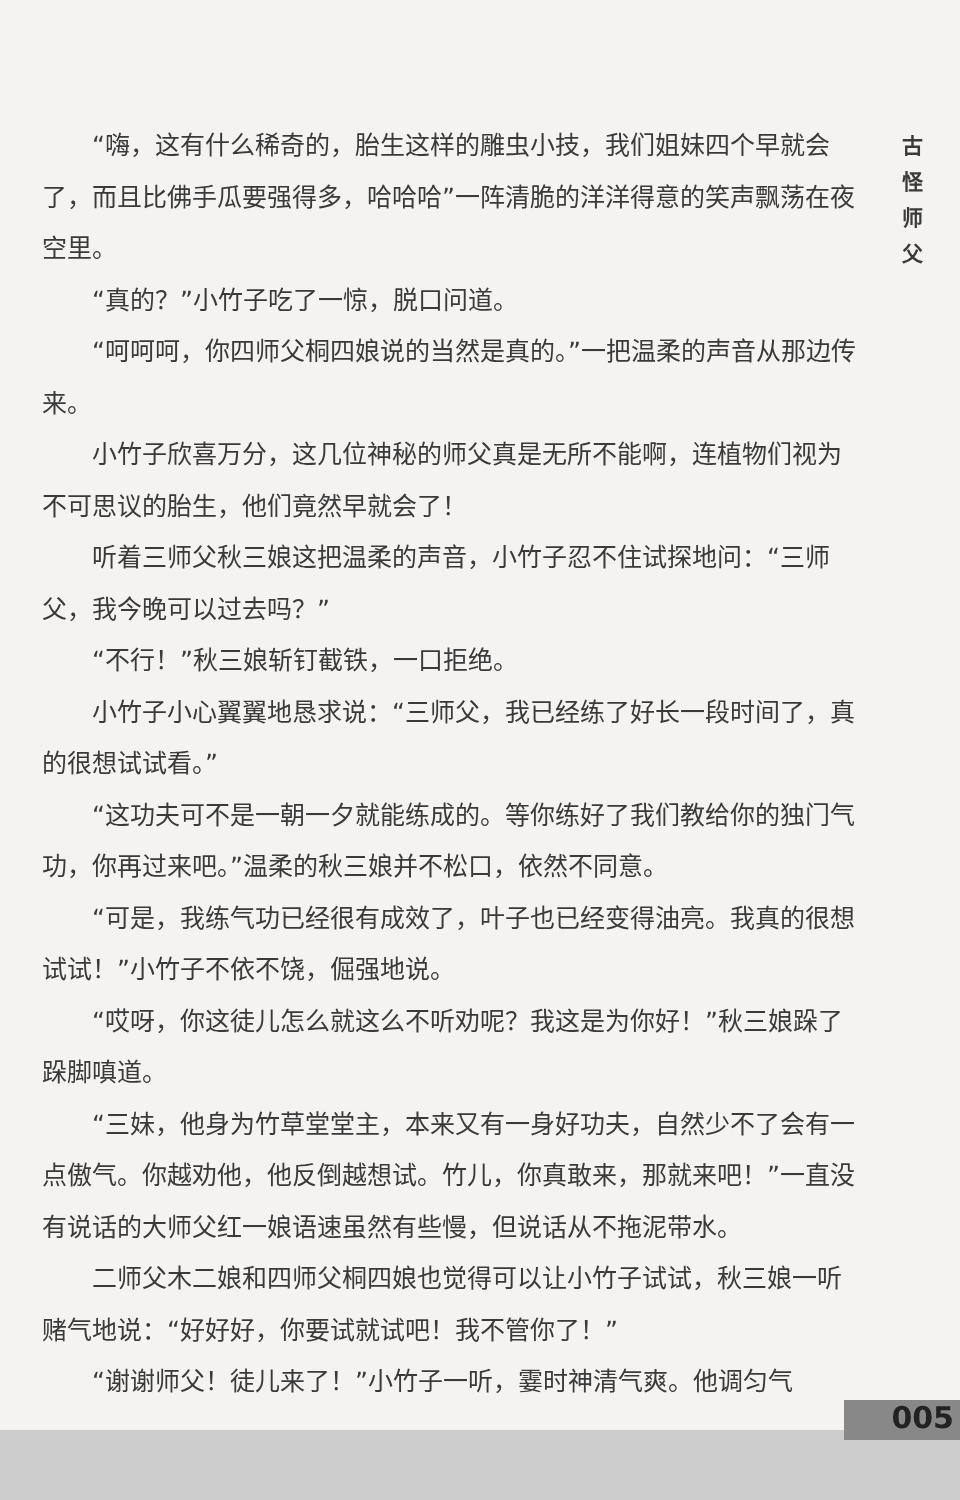“嗨，这有什么稀奇的，胎生这样的雕虫小技，我们姐妹四个早就会了，而且比佛手瓜要强得多，哈哈哈”一阵清脆的洋洋得意的笑声飘荡在夜空里。
“真的？”小竹子吃了一惊，脱口问道。
“呵呵呵，你四师父桐四娘说的当然是真的。”一把温柔的声音从那边传来。
小竹子欣喜万分，这几位神秘的师父真是无所不能啊，连植物们视为不可思议的胎生，他们竟然早就会了！
听着三师父秋三娘这把温柔的声音，小竹子忍不住试探地问：“三师父，我今晚可以过去吗？”
“不行！”秋三娘斩钉截铁，一口拒绝。
小竹子小心翼翼地恳求说：“三师父，我已经练了好长一段时间了，真的很想试试看。”
“这功夫可不是一朝一夕就能练成的。等你练好了我们教给你的独门气功，你再过来吧。”温柔的秋三娘并不松口，依然不同意。
“可是，我练气功已经很有成效了，叶子也已经变得油亮。我真的很想试试！”小竹子不依不饶，倔强地说。
“哎呀，你这徒儿怎么就这么不听劝呢？我这是为你好！”秋三娘跺了跺脚嗔道。
“三妹，他身为竹草堂堂主，本来又有一身好功夫，自然少不了会有一点傲气。你越劝他，他反倒越想试。竹儿，你真敢来，那就来吧！”一直没有说话的大师父红一娘语速虽然有些慢，但说话从不拖泥带水。
二师父木二娘和四师父桐四娘也觉得可以让小竹子试试，秋三娘一听赌气地说：“好好好，你要试就试吧！我不管你了！”
“谢谢师父！徒儿来了！”小竹子一听，霎时神清气爽。他调匀气
古
怪
师
父
005